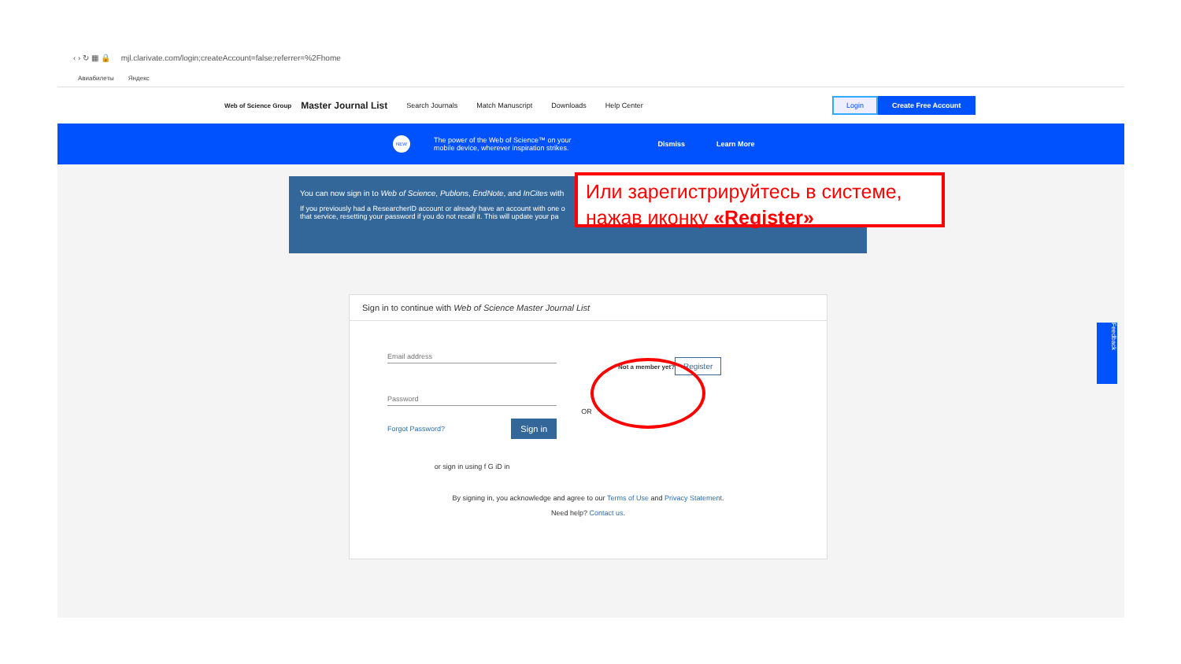‹ › ↻ ▦ 🔒 mjl.clarivate.com/login;createAccount=false;referrer=%2Fhome
Авиабилеты Яндекс
Web of Science Group Master Journal List Search Journals Match Manuscript Downloads Help Center Login Create Free Account
NEW The power of the Web of Science™ on your
mobile device, wherever inspiration strikes. Dismiss Learn More
You can now sign in to Web of Science, Publons, EndNote, and InCites with
If you previously had a ResearcherID account or already have an account with one o
that service, resetting your password if you do not recall it. This will update your pa
Sign in to continue with Web of Science Master Journal List
Email address
Password
Forgot Password? Sign in
or sign in using f G iD in
OR
Not a member yet?
Register
By signing in, you acknowledge and agree to our Terms of Use and Privacy Statement.
Need help? Contact us.
Или зарегистрируйтесь в системе, нажав иконку «Register»
Feedback